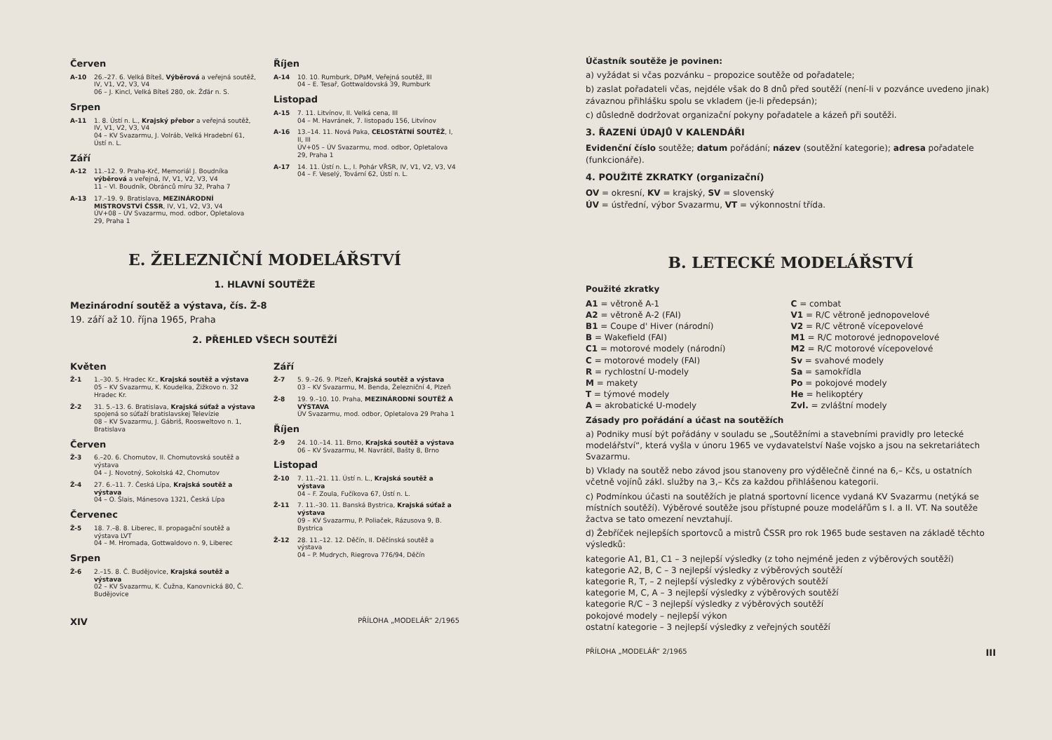Červen
A-10 26.–27. 6. Velká Bíteš, Výběrová a veřejná soutěž, IV, V1, V2, V3, V4
06 – J. Kincl, Velká Bíteš 280, ok. Žďár n. S.
Srpen
A-11 1. 8. Ústí n. L., Krajský přebor a veřejná soutěž, IV, V1, V2, V3, V4
04 – KV Svazarmu, J. Volráb, Velká Hradební 61, Ústí n. L.
Září
A-12 11.–12. 9. Praha-Krč, Memoriál J. Boudníka výběrová a veřejná, IV, V1, V2, V3, V4
11 – Vl. Boudník, Obránců míru 32, Praha 7
A-13 17.–19. 9. Bratislava, MEZINÁRODNÍ MISTROVSTVÍ ČSSR, IV, V1, V2, V3, V4
ÚV+08 – ÚV Svazarmu, mod. odbor, Opletalova 29, Praha 1
Říjen
A-14 10. 10. Rumburk, DPaM, Veřejná soutěž, III
04 – E. Tesař, Gottwaldovská 39, Rumburk
Listopad
A-15 7. 11. Litvínov, II. Velká cena, III
04 – M. Havránek, 7. listopadu 156, Litvínov
A-16 13.–14. 11. Nová Paka, CELOSTÁTNÍ SOUTĚŽ, I, II, III
ÚV+05 – ÚV Svazarmu, mod. odbor, Opletalova 29, Praha 1
A-17 14. 11. Ústí n. L., I. Pohár VŘSR, IV, V1, V2, V3, V4
04 – F. Veselý, Tovární 62, Ústí n. L.
E. ŽELEZNIČNÍ MODELÁŘSTVÍ
1. HLAVNÍ SOUTĚŽE
Mezinárodní soutěž a výstava, čís. Ž-8
19. září až 10. října 1965, Praha
2. PŘEHLED VŠECH SOUTĚŽÍ
Květen
Ž-1 1.–30. 5. Hradec Kr., Krajská soutěž a výstava
05 – KV Svazarmu, K. Koudelka, Žižkovo n. 32 Hradec Kr.
Ž-2 31. 5.–13. 6. Bratislava, Krajská súťaž a výstava spojená so súťaží bratislavskej Televízie
08 – KV Svazarmu, J. Gábriš, Roosweltovo n. 1, Bratislava
Červen
Ž-3 6.–20. 6. Chomutov, II. Chomutovská soutěž a výstava
04 – J. Novotný, Sokolská 42, Chomutov
Ž-4 27. 6.–11. 7. Česká Lípa, Krajská soutěž a výstava
04 – O. Šlais, Mánesova 1321, Česká Lípa
Červenec
Ž-5 18. 7.–8. 8. Liberec, II. propagační soutěž a výstava LVT
04 – M. Hromada, Gottwaldovo n. 9, Liberec
Srpen
Ž-6 2.–15. 8. Č. Budějovice, Krajská soutěž a výstava
02 – KV Svazarmu, K. Čužna, Kanovnická 80, Č. Budějovice
Září
Ž-7 5. 9.–26. 9. Plzeň, Krajská soutěž a výstava
03 – KV Svazarmu, M. Benda, Železniční 4, Plzeň
Ž-8 19. 9.–10. 10. Praha, MEZINÁRODNÍ SOUTĚŽ A VÝSTAVA
ÚV Svazarmu, mod. odbor, Opletalova 29 Praha 1
Říjen
Ž-9 24. 10.–14. 11. Brno, Krajská soutěž a výstava
06 – KV Svazarmu, M. Navrátil, Bašty 8, Brno
Listopad
Ž-10 7. 11.–21. 11. Ústí n. L., Krajská soutěž a výstava
04 – F. Zoula, Fučíkova 67, Ústí n. L.
Ž-11 7. 11.–30. 11. Banská Bystrica, Krajská súťaž a výstava
09 – KV Svazarmu, P. Poliaček, Rázusova 9, B. Bystrica
Ž-12 28. 11.–12. 12. Děčín, II. Děčínská soutěž a výstava
04 – P. Mudrych, Riegrova 776/94, Děčín
XIV PŘÍLOHA „MODELÁŘ“ 2/1965
Účastník soutěže je povinen:
a) vyžádat si včas pozvánku – propozice soutěže od pořadatele;
b) zaslat pořadateli včas, nejdéle však do 8 dnů před soutěží (není-li v pozvánce uvedeno jinak) závaznou přihlášku spolu se vkladem (je-li předepsán);
c) důsledně dodržovat organizační pokyny pořadatele a kázeň při soutěži.
3. ŘAZENÍ ÚDAJŮ V KALENDÁŘI
Evidenční číslo soutěže; datum pořádání; název (soutěžní kategorie); adresa pořadatele (funkcionáře).
4. POUŽITÉ ZKRATKY (organizační)
OV = okresní, KV = krajský, SV = slovenský
ÚV = ústřední, výbor Svazarmu, VT = výkonnostní třída.
B. LETECKÉ MODELÁŘSTVÍ
Použité zkratky
A1 = větroně A-1
A2 = větroně A-2 (FAI)
B1 = Coupe d' Hiver (národní)
B = Wakefield (FAI)
C1 = motorové modely (národní)
C = motorové modely (FAI)
R = rychlostní U-modely
M = makety
T = týmové modely
A = akrobatické U-modely
C = combat
V1 = R/C větroně jednopovelové
V2 = R/C větroně vícepovelové
M1 = R/C motorové jednopovelové
M2 = R/C motorové vícepovelové
Sv = svahové modely
Sa = samokřídla
Po = pokojové modely
He = helikoptéry
Zvl. = zvláštní modely
Zásady pro pořádání a účast na soutěžích
a) Podniky musí být pořádány v souladu se „Soutěžními a stavebními pravidly pro letecké modelářství“, která vyšla v únoru 1965 ve vydavatelství Naše vojsko a jsou na sekretariátech Svazarmu.
b) Vklady na soutěž nebo závod jsou stanoveny pro výdělečně činné na 6,– Kčs, u ostatních včetně vojínů zákl. služby na 3,– Kčs za každou přihlášenou kategorii.
c) Podmínkou účasti na soutěžích je platná sportovní licence vydaná KV Svazarmu (netýká se místních soutěží). Výběrové soutěže jsou přístupné pouze modelářům s I. a II. VT. Na soutěže žactva se tato omezení nevztahují.
d) Žebříček nejlepších sportovců a mistrů ČSSR pro rok 1965 bude sestaven na základě těchto výsledků:
kategorie A1, B1, C1 – 3 nejlepší výsledky (z toho nejméně jeden z výběrových soutěží)
kategorie A2, B, C – 3 nejlepší výsledky z výběrových soutěží
kategorie R, T, – 2 nejlepší výsledky z výběrových soutěží
kategorie M, C, A – 3 nejlepší výsledky z výběrových soutěží
kategorie R/C – 3 nejlepší výsledky z výběrových soutěží
pokojové modely – nejlepší výkon
ostatní kategorie – 3 nejlepší výsledky z veřejných soutěží
PŘÍLOHA „MODELÁŘ“ 2/1965 III